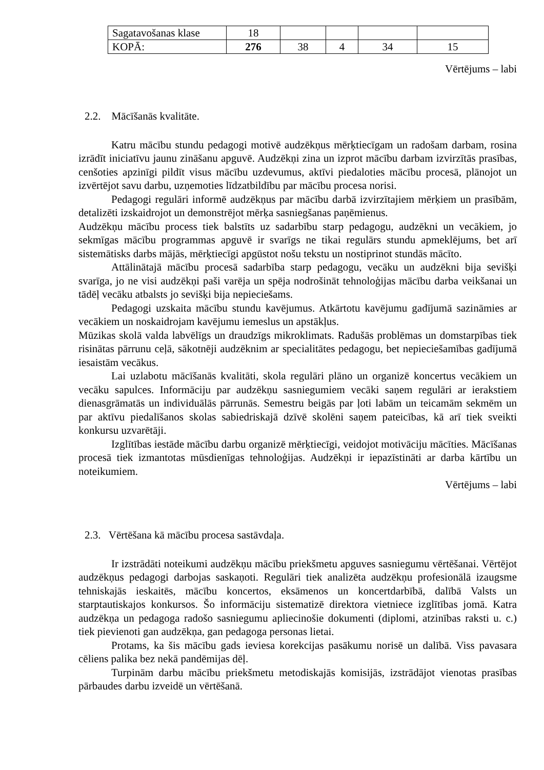| Sagatavošanas klase | 18 | | | | |
| KOPĀ: | 276 | 38 | 4 | 34 | 15 |
Vērtējums – labi
2.2. Mācīšanās kvalitāte.
Katru mācību stundu pedagogi motivē audzēkņus mērķtiecīgam un radošam darbam, rosina izrādīt iniciatīvu jaunu zināšanu apguvē. Audzēkņi zina un izprot mācību darbam izvirzītās prasības, cenšoties apzinīgi pildīt visus mācību uzdevumus, aktīvi piedaloties mācību procesā, plānojot un izvērtējot savu darbu, uzņemoties līdzatbildību par mācību procesa norisi.
Pedagogi regulāri informē audzēkņus par mācību darbā izvirzītajiem mērķiem un prasībām, detalizēti izskaidrojot un demonstrējot mērķa sasniegšanas paņēmienus.
Audzēkņu mācību process tiek balstīts uz sadarbību starp pedagogu, audzēkni un vecākiem, jo sekmīgas mācību programmas apguvē ir svarīgs ne tikai regulārs stundu apmeklējums, bet arī sistemātisks darbs mājās, mērķtiecīgi apgūstot nošu tekstu un nostiprinot stundās mācīto.
Attālinātajā mācību procesā sadarbība starp pedagogu, vecāku un audzēkni bija sevišķi svarīga, jo ne visi audzēkņi paši varēja un spēja nodrošināt tehnoloģijas mācību darba veikšanai un tādēļ vecāku atbalsts jo sevišķi bija nepieciešams.
Pedagogi uzskaita mācību stundu kavējumus. Atkārtotu kavējumu gadījumā sazināmies ar vecākiem un noskaidrojam kavējumu iemeslus un apstākļus.
Mūzikas skolā valda labvēlīgs un draudzīgs mikroklimats. Radušās problēmas un domstarpības tiek risinātas pārrunu ceļā, sākotnēji audzēknim ar specialitātes pedagogu, bet nepieciešamības gadījumā iesaistām vecākus.
Lai uzlabotu mācīšanās kvalitāti, skola regulāri plāno un organizē koncertus vecākiem un vecāku sapulces. Informāciju par audzēkņu sasniegumiem vecāki saņem regulāri ar ierakstiem dienasgrāmatās un individuālās pārrunās. Semestru beigās par ļoti labām un teicamām sekmēm un par aktīvu piedalīšanos skolas sabiedriskajā dzīvē skolēni saņem pateicības, kā arī tiek sveikti konkursu uzvarētāji.
Izglītības iestāde mācību darbu organizē mērķtiecīgi, veidojot motivāciju mācīties. Mācīšanas procesā tiek izmantotas mūsdienīgas tehnoloģijas. Audzēkņi ir iepazīstināti ar darba kārtību un noteikumiem.
Vērtējums – labi
2.3. Vērtēšana kā mācību procesa sastāvdaļa.
Ir izstrādāti noteikumi audzēkņu mācību priekšmetu apguves sasniegumu vērtēšanai. Vērtējot audzēkņus pedagogi darbojas saskaņoti. Regulāri tiek analizēta audzēkņu profesionālā izaugsme tehniskajās ieskaitēs, mācību koncertos, eksāmenos un koncertdarbībā, dalībā Valsts un starptautiskajos konkursos. Šo informāciju sistematizē direktora vietniece izglītības jomā. Katra audzēkņa un pedagoga radošo sasniegumu apliecinošie dokumenti (diplomi, atzinības raksti u. c.) tiek pievienoti gan audzēkņa, gan pedagoga personas lietai.
Protams, ka šis mācību gads ieviesa korekcijas pasākumu norisē un dalībā. Viss pavasara cēliens palika bez nekā pandēmijas dēļ.
Turpinām darbu mācību priekšmetu metodiskajās komisijās, izstrādājot vienotas prasības pārbaudes darbu izveidē un vērtēšanā.